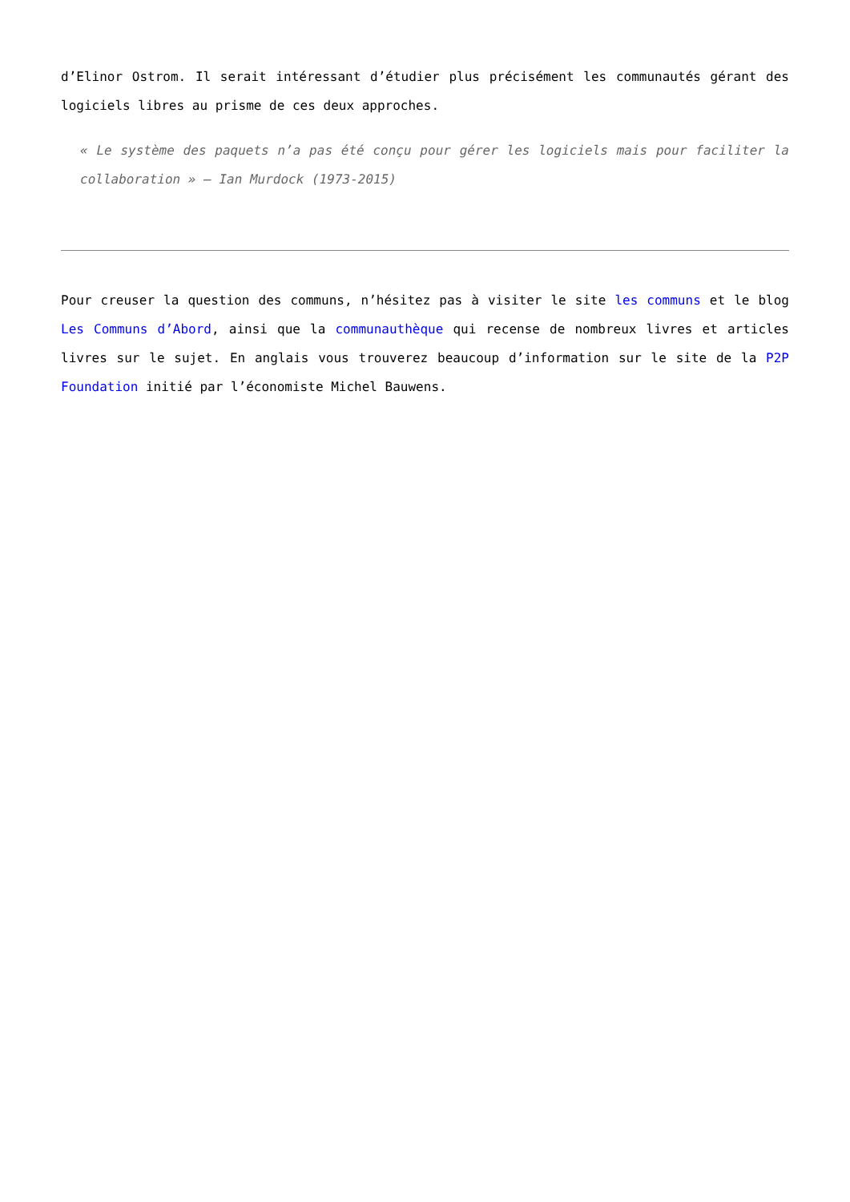d’Elinor Ostrom. Il serait intéressant d’étudier plus précisément les communautés gérant des logiciels libres au prisme de ces deux approches.
« Le système des paquets n’a pas été conçu pour gérer les logiciels mais pour faciliter la collaboration » — Ian Murdock (1973-2015)
Pour creuser la question des communs, n’hésitez pas à visiter le site les communs et le blog Les Communs d’Abord, ainsi que la communauthèque qui recense de nombreux livres et articles livres sur le sujet. En anglais vous trouverez beaucoup d’information sur le site de la P2P Foundation initié par l’économiste Michel Bauwens.